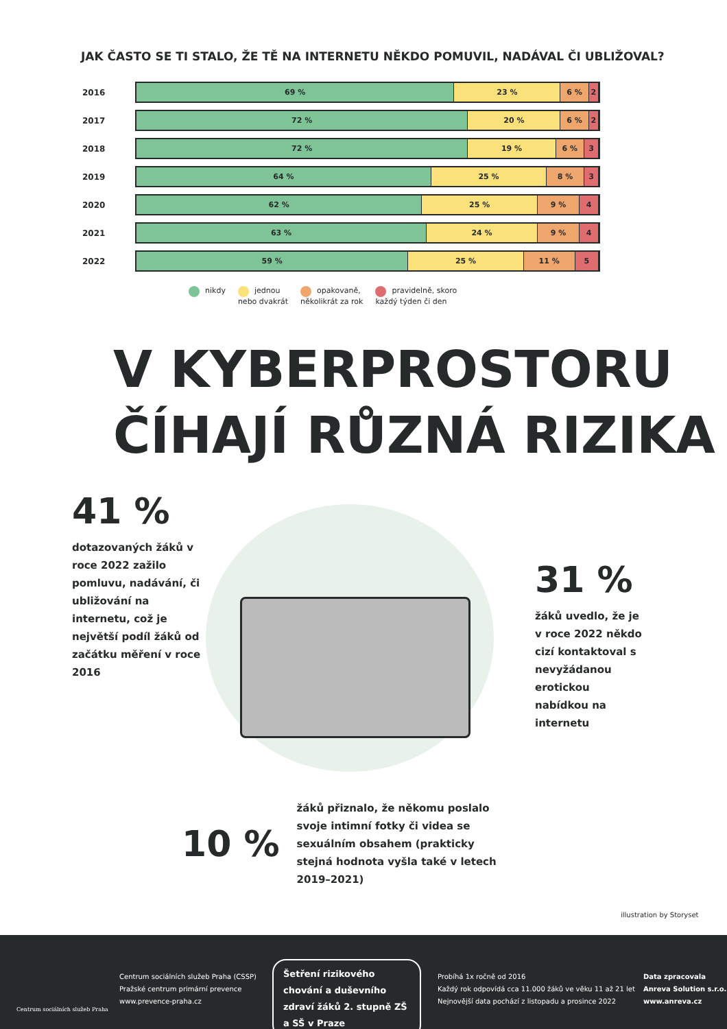JAK ČASTO SE TI STALO, ŽE TĚ NA INTERNETU NĚKDO POMUVIL, NADÁVAL ČI UBLIŽOVAL?
2016
69 % 23 % 6 % 2
2017
72 % 20 % 6 % 2
2018
72 % 19 % 6 % 3
2019
64 % 25 % 8 % 3
2020
62 % 25 % 9 % 4
2021
63 % 24 % 9 % 4
2022
59 % 25 % 11 % 5
nikdy jednou
nebo dvakrát
opakovaně,
několikrát za rok
pravidelně, skoro
každý týden či den
V KYBERPROSTORU
ČÍHAJÍ RŮZNÁ RIZIKA
41 %
dotazovaných žáků v roce 2022 zažilo pomluvu, nadávání, či ubližování na internetu, což je největší podíl žáků od začátku měření v roce 2016
31 %
žáků uvedlo, že je v roce 2022 někdo cizí kontaktoval s nevyžádanou erotickou nabídkou na internetu
10 %
žáků přiznalo, že někomu poslalo svoje intimní fotky či videa se sexuálním obsahem (prakticky stejná hodnota vyšla také v letech 2019–2021)
illustration by Storyset
Centrum sociálních služeb Praha
Centrum sociálních služeb Praha (CSSP)
Pražské centrum primární prevence
www.prevence-praha.cz
Šetření rizikového chování a duševního zdraví žáků 2. stupně ZŠ a SŠ v Praze
Probíhá 1x ročně od 2016
Každý rok odpovídá cca 11.000 žáků ve věku 11 až 21 let
Nejnovější data pochází z listopadu a prosince 2022
Data zpracovala
Anreva Solution s.r.o.
www.anreva.cz